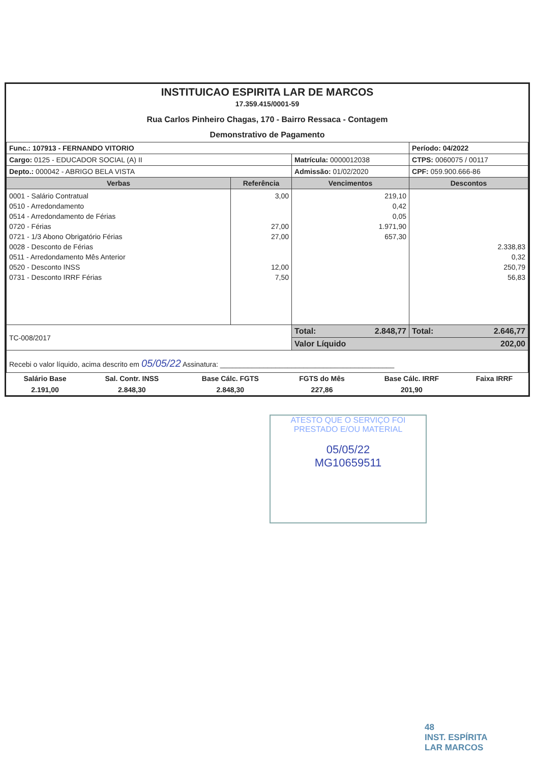INSTITUICAO ESPIRITA LAR DE MARCOS
17.359.415/0001-59
Rua Carlos Pinheiro Chagas, 170 - Bairro Ressaca - Contagem
Demonstrativo de Pagamento
| Func.: 107913 - FERNANDO VITORIO | | | Período: 04/2022 |
| Cargo: 0125 - EDUCADOR SOCIAL (A) II | | Matrícula: 0000012038 | CTPS: 0060075 / 00117 |
| Depto.: 000042 - ABRIGO BELA VISTA | | Admissão: 01/02/2020 | CPF: 059.900.666-86 |
| Verbas | Referência | Vencimentos | Descontos |
| 0001 - Salário Contratual 0510 - Arredondamento 0514 - Arredondamento de Férias 0720 - Férias 0721 - 1/3 Abono Obrigatório Férias 0028 - Desconto de Férias 0511 - Arredondamento Mês Anterior 0520 - Desconto INSS 0731 - Desconto IRRF Férias | 3,00 27,00 27,00 12,00 7,50 | 219,10 0,42 0,05 1.971,90 657,30 | 2.338,83 0,32 250,79 56,83 |
| TC-008/2017 | | Total: 2.848,77 | Total: 2.646,77 |
| | | Valor Líquido 202,00 | |
| Recebi o valor líquido, acima descrito em 05/05/22 Assinatura: ____________________________________________ | | | |
| Salário Base | Sal. Contr. INSS | Base Cálc. FGTS | FGTS do Mês | Base Cálc. IRRF | Faixa IRRF |
| 2.191,00 | 2.848,30 | 2.848,30 | 227,86 | 201,90 | |
ATESTO QUE O SERVIÇO FOI PRESTADO E/OU MATERIAL
05/05/22
MG10659511
48
INST. ESPÍRITA
LAR MARCOS